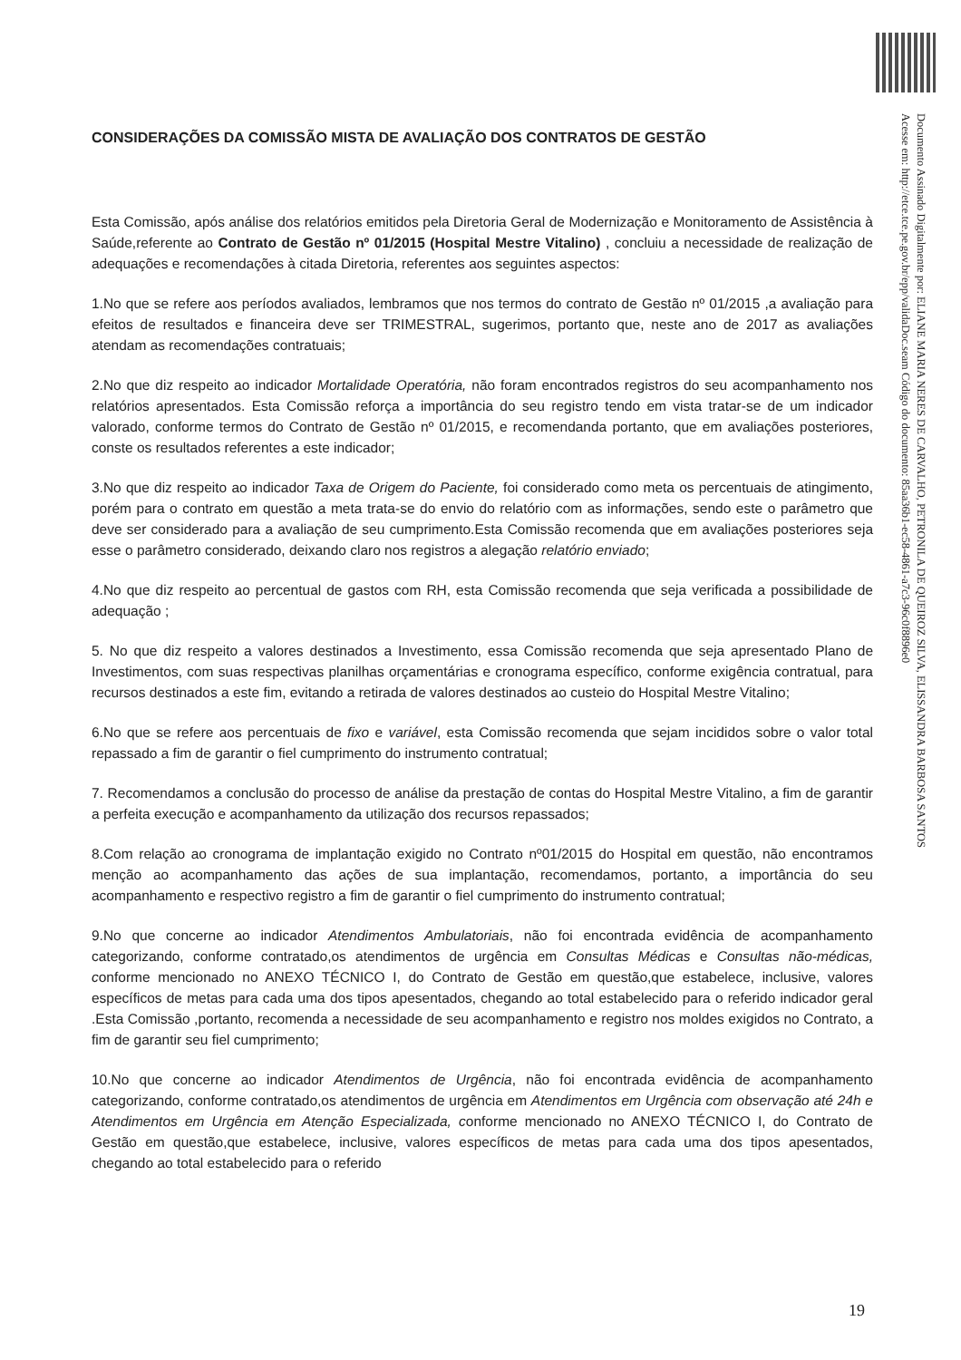Documento Assinado Digitalmente por: ELIANE MARIA NERES DE CARVALHO, PETRONILA DE QUEIROZ SILVA, ELISSANDRA BARBOSA SANTOS
Acesse em: http://etce.tce.pe.gov.br/epp/validaDoc.seam Código do documento: 85aa36b1-ec58-4861-a7c3-96c0f8896e0
CONSIDERAÇÕES DA COMISSÃO MISTA DE AVALIAÇÃO DOS CONTRATOS DE GESTÃO
Esta Comissão, após análise dos relatórios emitidos pela Diretoria Geral de Modernização e Monitoramento de Assistência à Saúde,referente ao Contrato de Gestão nº 01/2015 (Hospital Mestre Vitalino) , concluiu a necessidade de realização de adequações e recomendações à citada Diretoria, referentes aos seguintes aspectos:
1.No que se refere aos períodos avaliados, lembramos que nos termos do contrato de Gestão nº 01/2015 ,a avaliação para efeitos de resultados e financeira deve ser TRIMESTRAL, sugerimos, portanto que, neste ano de 2017 as avaliações atendam as recomendações contratuais;
2.No que diz respeito ao indicador Mortalidade Operatória, não foram encontrados registros do seu acompanhamento nos relatórios apresentados. Esta Comissão reforça a importância do seu registro tendo em vista tratar-se de um indicador valorado, conforme termos do Contrato de Gestão nº 01/2015, e recomendanda portanto, que em avaliações posteriores, conste os resultados referentes a este indicador;
3.No que diz respeito ao indicador Taxa de Origem do Paciente, foi considerado como meta os percentuais de atingimento, porém para o contrato em questão a meta trata-se do envio do relatório com as informações, sendo este o parâmetro que deve ser considerado para a avaliação de seu cumprimento.Esta Comissão recomenda que em avaliações posteriores seja esse o parâmetro considerado, deixando claro nos registros a alegação relatório enviado;
4.No que diz respeito ao percentual de gastos com RH, esta Comissão recomenda que seja verificada a possibilidade de adequação ;
5. No que diz respeito a valores destinados a Investimento, essa Comissão recomenda que seja apresentado Plano de Investimentos, com suas respectivas planilhas orçamentárias e cronograma específico, conforme exigência contratual, para recursos destinados a este fim, evitando a retirada de valores destinados ao custeio do Hospital Mestre Vitalino;
6.No que se refere aos percentuais de fixo e variável, esta Comissão recomenda que sejam incididos sobre o valor total repassado a fim de garantir o fiel cumprimento do instrumento contratual;
7. Recomendamos a conclusão do processo de análise da prestação de contas do Hospital Mestre Vitalino, a fim de garantir a perfeita execução e acompanhamento da utilização dos recursos repassados;
8.Com relação ao cronograma de implantação exigido no Contrato nº01/2015 do Hospital em questão, não encontramos menção ao acompanhamento das ações de sua implantação, recomendamos, portanto, a importância do seu acompanhamento e respectivo registro a fim de garantir o fiel cumprimento do instrumento contratual;
9.No que concerne ao indicador Atendimentos Ambulatoriais, não foi encontrada evidência de acompanhamento categorizando, conforme contratado,os atendimentos de urgência em Consultas Médicas e Consultas não-médicas, conforme mencionado no ANEXO TÉCNICO I, do Contrato de Gestão em questão,que estabelece, inclusive, valores específicos de metas para cada uma dos tipos apesentados, chegando ao total estabelecido para o referido indicador geral .Esta Comissão ,portanto, recomenda a necessidade de seu acompanhamento e registro nos moldes exigidos no Contrato, a fim de garantir seu fiel cumprimento;
10.No que concerne ao indicador Atendimentos de Urgência, não foi encontrada evidência de acompanhamento categorizando, conforme contratado,os atendimentos de urgência em Atendimentos em Urgência com observação até 24h e Atendimentos em Urgência em Atenção Especializada, conforme mencionado no ANEXO TÉCNICO I, do Contrato de Gestão em questão,que estabelece, inclusive, valores específicos de metas para cada uma dos tipos apesentados, chegando ao total estabelecido para o referido
19